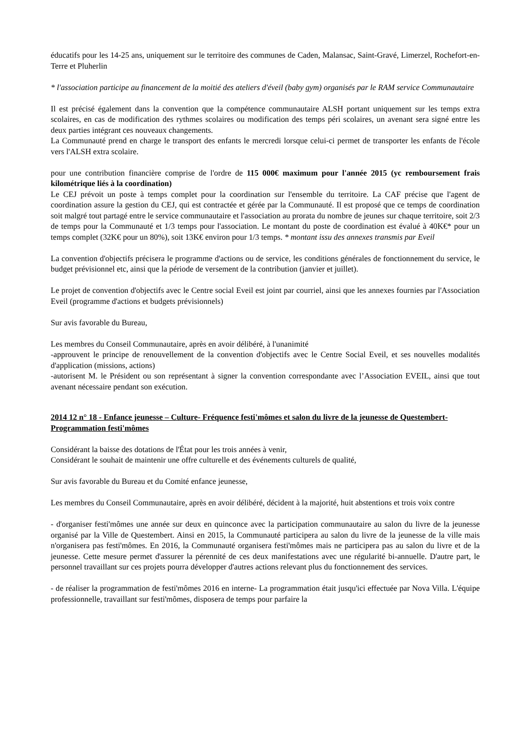éducatifs pour les 14-25 ans, uniquement sur le territoire des communes de Caden, Malansac, Saint-Gravé, Limerzel, Rochefort-en-Terre et Pluherlin
* l'association participe au financement de la moitié des ateliers d'éveil (baby gym) organisés par le RAM service Communautaire
Il est précisé également dans la convention que la compétence communautaire ALSH portant uniquement sur les temps extra scolaires, en cas de modification des rythmes scolaires ou modification des temps péri scolaires, un avenant sera signé entre les deux parties intégrant ces nouveaux changements.
La Communauté prend en charge le transport des enfants le mercredi lorsque celui-ci permet de transporter les enfants de l'école vers l'ALSH extra scolaire.
pour une contribution financière comprise de l'ordre de 115 000€ maximum pour l'année 2015 (yc remboursement frais kilométrique liés à la coordination)
Le CEJ prévoit un poste à temps complet pour la coordination sur l'ensemble du territoire. La CAF précise que l'agent de coordination assure la gestion du CEJ, qui est contractée et gérée par la Communauté. Il est proposé que ce temps de coordination soit malgré tout partagé entre le service communautaire et l'association au prorata du nombre de jeunes sur chaque territoire, soit 2/3 de temps pour la Communauté et 1/3 temps pour l'association. Le montant du poste de coordination est évalué à 40K€* pour un temps complet (32K€ pour un 80%), soit 13K€ environ pour 1/3 temps. * montant issu des annexes transmis par Eveil
La convention d'objectifs précisera le programme d'actions ou de service, les conditions générales de fonctionnement du service, le budget prévisionnel etc, ainsi que la période de versement de la contribution (janvier et juillet).
Le projet de convention d'objectifs avec le Centre social Eveil est joint par courriel, ainsi que les annexes fournies par l'Association Eveil (programme d'actions et budgets prévisionnels)
Sur avis favorable du Bureau,
Les membres du Conseil Communautaire, après en avoir délibéré, à l'unanimité
-approuvent le principe de renouvellement de la convention d'objectifs avec le Centre Social Eveil, et ses nouvelles modalités d'application (missions, actions)
-autorisent M. le Président ou son représentant à signer la convention correspondante avec l’Association EVEIL, ainsi que tout avenant nécessaire pendant son exécution.
2014 12 n° 18 - Enfance jeunesse – Culture- Fréquence festi'mômes et salon du livre de la jeunesse de Questembert- Programmation festi'mômes
Considérant la baisse des dotations de l'État pour les trois années à venir,
Considérant le souhait de maintenir une offre culturelle et des événements culturels de qualité,
Sur avis favorable du Bureau et du Comité enfance jeunesse,
Les membres du Conseil Communautaire, après en avoir délibéré, décident à la majorité, huit abstentions et trois voix contre
- d'organiser festi'mômes une année sur deux en quinconce avec la participation communautaire au salon du livre de la jeunesse organisé par la Ville de Questembert. Ainsi en 2015, la Communauté participera au salon du livre de la jeunesse de la ville mais n'organisera pas festi'mômes. En 2016, la Communauté organisera festi'mômes mais ne participera pas au salon du livre et de la jeunesse. Cette mesure permet d'assurer la pérennité de ces deux manifestations avec une régularité bi-annuelle. D'autre part, le personnel travaillant sur ces projets pourra développer d'autres actions relevant plus du fonctionnement des services.
- de réaliser la programmation de festi'mômes 2016 en interne- La programmation était jusqu'ici effectuée par Nova Villa. L'équipe professionnelle, travaillant sur festi'mômes, disposera de temps pour parfaire la